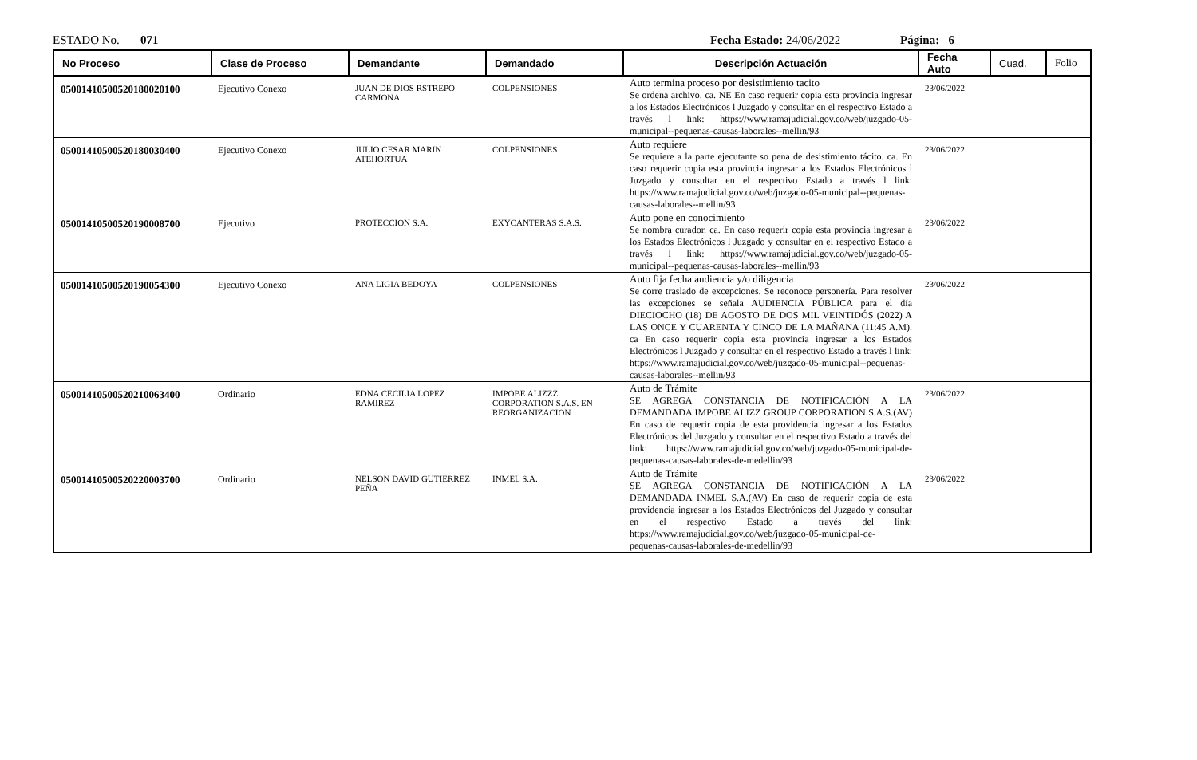ESTADO No. 071 Fecha Estado: 24/06/2022 Página: 6
| No Proceso | Clase de Proceso | Demandante | Demandado | Descripción Actuación | Fecha Auto | Cuad. | Folio |
| --- | --- | --- | --- | --- | --- | --- | --- |
| 05001410500520180020100 | Ejecutivo Conexo | JUAN DE DIOS RSTREPO CARMONA | COLPENSIONES | Auto termina proceso por desistimiento tacito Se ordena archivo. ca. NE En caso requerir copia esta provincia ingresar a los Estados Electrónicos l Juzgado y consultar en el respectivo Estado a través l link: https://www.ramajudicial.gov.co/web/juzgado-05-municipal--pequenas-causas-laborales--mellin/93 | 23/06/2022 | | |
| 05001410500520180030400 | Ejecutivo Conexo | JULIO CESAR MARIN ATEHORTUA | COLPENSIONES | Auto requiere Se requiere a la parte ejecutante so pena de desistimiento tácito. ca. En caso requerir copia esta provincia ingresar a los Estados Electrónicos l Juzgado y consultar en el respectivo Estado a través l link: https://www.ramajudicial.gov.co/web/juzgado-05-municipal--pequenas-causas-laborales--mellin/93 | 23/06/2022 | | |
| 05001410500520190008700 | Ejecutivo | PROTECCION S.A. | EXYCANTERAS S.A.S. | Auto pone en conocimiento Se nombra curador. ca. En caso requerir copia esta provincia ingresar a los Estados Electrónicos l Juzgado y consultar en el respectivo Estado a través l link: https://www.ramajudicial.gov.co/web/juzgado-05-municipal--pequenas-causas-laborales--mellin/93 | 23/06/2022 | | |
| 05001410500520190054300 | Ejecutivo Conexo | ANA LIGIA BEDOYA | COLPENSIONES | Auto fija fecha audiencia y/o diligencia Se corre traslado de excepciones. Se reconoce personería. Para resolver las excepciones se señala AUDIENCIA PÚBLICA para el día DIECIOCHO (18) DE AGOSTO DE DOS MIL VEINTIDÓS (2022) A LAS ONCE Y CUARENTA Y CINCO DE LA MAÑANA (11:45 A.M). ca En caso requerir copia esta provincia ingresar a los Estados Electrónicos l Juzgado y consultar en el respectivo Estado a través l link: https://www.ramajudicial.gov.co/web/juzgado-05-municipal--pequenas-causas-laborales--mellin/93 | 23/06/2022 | | |
| 05001410500520210063400 | Ordinario | EDNA CECILIA LOPEZ RAMIREZ | IMPOBE ALIZZZ CORPORATION S.A.S. EN REORGANIZACION | Auto de Trámite SE AGREGA CONSTANCIA DE NOTIFICACIÓN A LA DEMANDADA IMPOBE ALIZZ GROUP CORPORATION S.A.S.(AV) En caso de requerir copia de esta providencia ingresar a los Estados Electrónicos del Juzgado y consultar en el respectivo Estado a través del link: https://www.ramajudicial.gov.co/web/juzgado-05-municipal-de-pequenas-causas-laborales-de-medellin/93 | 23/06/2022 | | |
| 05001410500520220003700 | Ordinario | NELSON DAVID GUTIERREZ PEÑA | INMEL S.A. | Auto de Trámite SE AGREGA CONSTANCIA DE NOTIFICACIÓN A LA DEMANDADA INMEL S.A.(AV) En caso de requerir copia de esta providencia ingresar a los Estados Electrónicos del Juzgado y consultar en el respectivo Estado a través del link: https://www.ramajudicial.gov.co/web/juzgado-05-municipal-de-pequenas-causas-laborales-de-medellin/93 | 23/06/2022 | | |